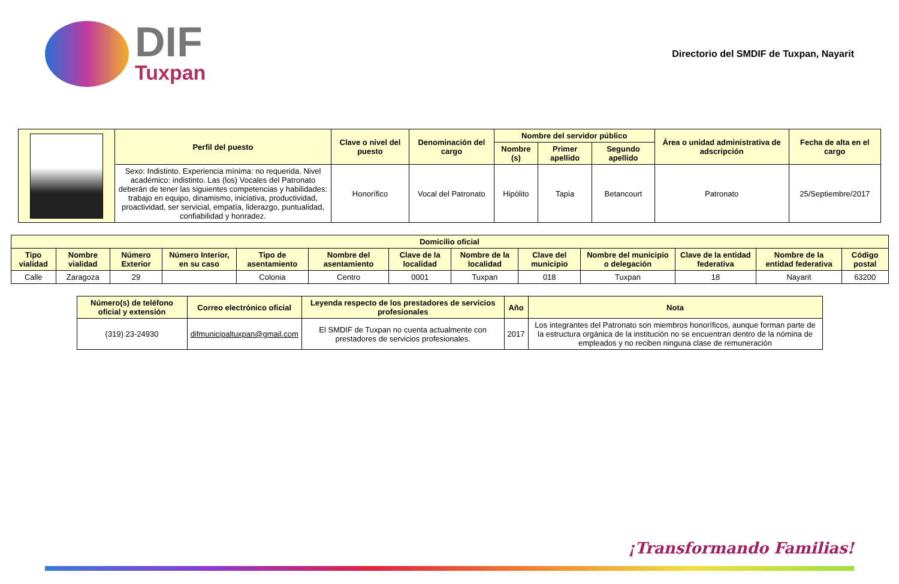DIF
Tuxpan
Directorio del SMDIF de Tuxpan, Nayarit
| | Perfil del puesto | Clave o nivel del puesto | Denominación del cargo | Nombre del servidor público | | | Área o unidad administrativa de adscripción | Fecha de alta en el cargo |
| | | | | Nombre (s) | Primer apellido | Segundo apellido | | |
| | Sexo: Indistinto. Experiencia mínima: no requerida. Nivel académico: indistinto. Las (los) Vocales del Patronato deberán de tener las siguientes competencias y habilidades: trabajo en equipo, dinamismo, iniciativa, productividad, proactividad, ser servicial, empatía, liderazgo, puntualidad, confiabilidad y honradez. | Honorífico | Vocal del Patronato | Hipólito | Tapia | Betancourt | Patronato | 25/Septiembre/2017 |
| Domicilio oficial | | | | | | | | | | | | |
| --- | --- | --- | --- | --- | --- | --- | --- | --- | --- | --- | --- | --- |
| Tipo vialidad | Nombre vialidad | Número Exterior | Número Interior, en su caso | Tipo de asentamiento | Nombre del asentamiento | Clave de la localidad | Nombre de la localidad | Clave del municipio | Nombre del municipio o delegación | Clave de la entidad federativa | Nombre de la entidad federativa | Código postal |
| Calle | Zaragoza | 29 | | Colonia | Centro | 0001 | Tuxpan | 018 | Tuxpan | 18 | Nayarit | 63200 |
| Número(s) de teléfono oficial y extensión | Correo electrónico oficial | Leyenda respecto de los prestadores de servicios profesionales | Año | Nota |
| --- | --- | --- | --- | --- |
| (319) 23-24930 | difmunicipaltuxpan@gmail.com | El SMDIF de Tuxpan no cuenta actualmente con prestadores de servicios profesionales. | 2017 | Los integrantes del Patronato son miembros honoríficos, aunque forman parte de la estructura orgánica de la institución no se encuentran dentro de la nómina de empleados y no reciben ninguna clase de remuneración |
¡Transformando Familias!